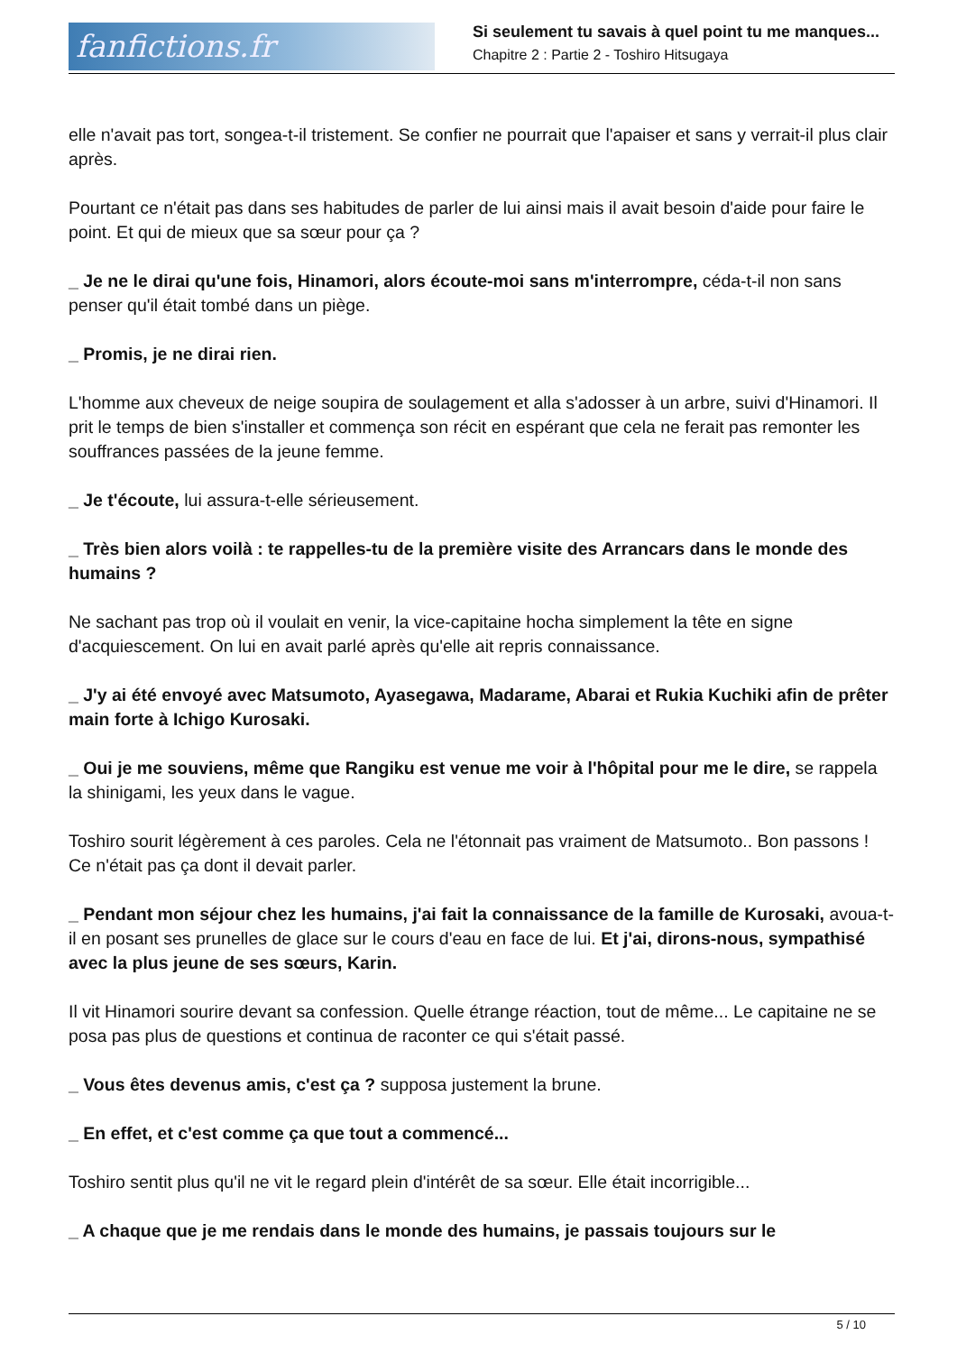fanfictions.fr
Si seulement tu savais à quel point tu me manques...
Chapitre 2 : Partie 2 - Toshiro Hitsugaya
elle n'avait pas tort, songea-t-il tristement. Se confier ne pourrait que l'apaiser et sans y verrait-il plus clair après.
Pourtant ce n'était pas dans ses habitudes de parler de lui ainsi mais il avait besoin d'aide pour faire le point. Et qui de mieux que sa sœur pour ça ?
_ Je ne le dirai qu'une fois, Hinamori, alors écoute-moi sans m'interrompre, céda-t-il non sans penser qu'il était tombé dans un piège.
_ Promis, je ne dirai rien.
L'homme aux cheveux de neige soupira de soulagement et alla s'adosser à un arbre, suivi d'Hinamori. Il prit le temps de bien s'installer et commença son récit en espérant que cela ne ferait pas remonter les souffrances passées de la jeune femme.
_ Je t'écoute, lui assura-t-elle sérieusement.
_ Très bien alors voilà : te rappelles-tu de la première visite des Arrancars dans le monde des humains ?
Ne sachant pas trop où il voulait en venir, la vice-capitaine hocha simplement la tête en signe d'acquiescement. On lui en avait parlé après qu'elle ait repris connaissance.
_ J'y ai été envoyé avec Matsumoto, Ayasegawa, Madarame, Abarai et Rukia Kuchiki afin de prêter main forte à Ichigo Kurosaki.
_ Oui je me souviens, même que Rangiku est venue me voir à l'hôpital pour me le dire, se rappela la shinigami, les yeux dans le vague.
Toshiro sourit légèrement à ces paroles. Cela ne l'étonnait pas vraiment de Matsumoto.. Bon passons ! Ce n'était pas ça dont il devait parler.
_ Pendant mon séjour chez les humains, j'ai fait la connaissance de la famille de Kurosaki, avoua-t-il en posant ses prunelles de glace sur le cours d'eau en face de lui. Et j'ai, dirons-nous, sympathisé avec la plus jeune de ses sœurs, Karin.
Il vit Hinamori sourire devant sa confession. Quelle étrange réaction, tout de même... Le capitaine ne se posa pas plus de questions et continua de raconter ce qui s'était passé.
_ Vous êtes devenus amis, c'est ça ? supposa justement la brune.
_ En effet, et c'est comme ça que tout a commencé...
Toshiro sentit plus qu'il ne vit le regard plein d'intérêt de sa sœur. Elle était incorrigible...
_ A chaque que je me rendais dans le monde des humains, je passais toujours sur le
5 / 10